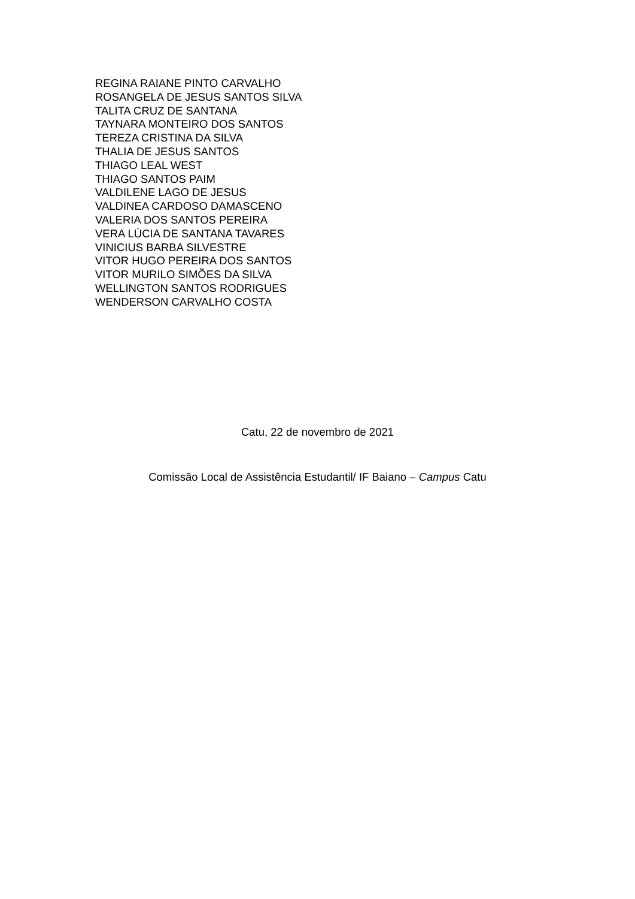REGINA RAIANE PINTO CARVALHO
ROSANGELA DE JESUS SANTOS SILVA
TALITA CRUZ DE SANTANA
TAYNARA MONTEIRO DOS SANTOS
TEREZA CRISTINA DA SILVA
THALIA DE JESUS SANTOS
THIAGO LEAL WEST
THIAGO SANTOS PAIM
VALDILENE LAGO DE JESUS
VALDINEA CARDOSO DAMASCENO
VALERIA DOS SANTOS PEREIRA
VERA LÚCIA DE SANTANA TAVARES
VINICIUS BARBA SILVESTRE
VITOR HUGO PEREIRA DOS SANTOS
VITOR MURILO SIMÕES DA SILVA
WELLINGTON SANTOS RODRIGUES
WENDERSON CARVALHO COSTA
Catu, 22 de novembro de 2021
Comissão Local de Assistência Estudantil/ IF Baiano – Campus Catu